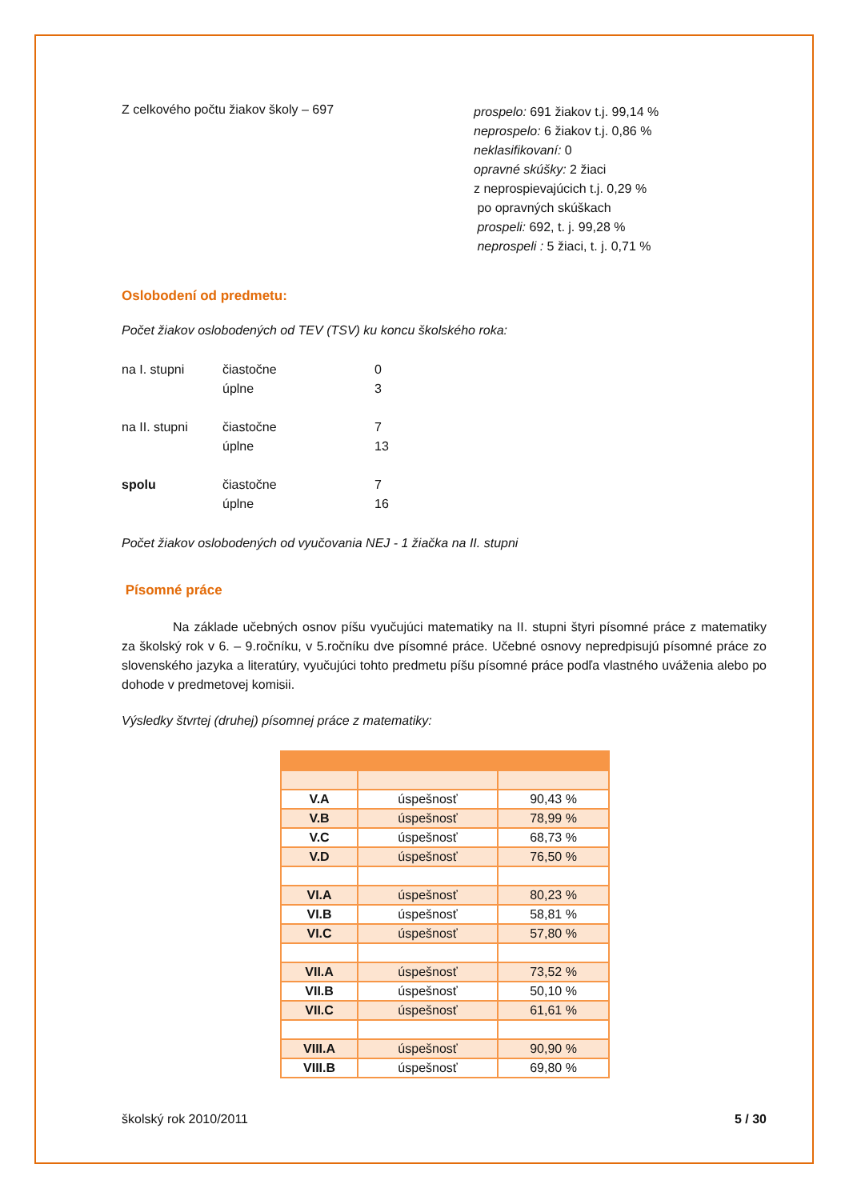Z celkového počtu žiakov školy – 697
prospelo: 691 žiakov t.j. 99,14 %
neprospelo: 6 žiakov t.j. 0,86 %
neklasifikovaní: 0
opravné skúšky: 2 žiaci
z neprospievajúcich t.j. 0,29 %
po opravných skúškach
prospeli: 692, t. j. 99,28 %
neprospeli : 5 žiaci, t. j. 0,71 %
Oslobodení od predmetu:
Počet žiakov oslobodených od TEV (TSV) ku koncu školského roka:
na I. stupni
čiastočne
0
úplne
3
na II. stupni
čiastočne
7
úplne
13
spolu
čiastočne
7
úplne
16
Počet žiakov oslobodených od vyučovania NEJ - 1 žiačka na II. stupni
Písomné práce
Na základe učebných osnov píšu vyučujúci matematiky na II. stupni štyri písomné práce z matematiky za školský rok v 6. – 9.ročníku, v 5.ročníku dve písomné práce. Učebné osnovy nepredpisujú písomné práce zo slovenského jazyka a literatúry, vyučujúci tohto predmetu píšu písomné práce podľa vlastného uváženia alebo po dohode v predmetovej komisii.
Výsledky štvrtej (druhej) písomnej práce z matematiky:
| V.A | úspešnosť | 90,43 % |
| V.B | úspešnosť | 78,99 % |
| V.C | úspešnosť | 68,73 % |
| V.D | úspešnosť | 76,50 % |
| VI.A | úspešnosť | 80,23 % |
| VI.B | úspešnosť | 58,81 % |
| VI.C | úspešnosť | 57,80 % |
| VII.A | úspešnosť | 73,52 % |
| VII.B | úspešnosť | 50,10 % |
| VII.C | úspešnosť | 61,61 % |
| VIII.A | úspešnosť | 90,90 % |
| VIII.B | úspešnosť | 69,80 % |
školský rok 2010/2011 5 / 30